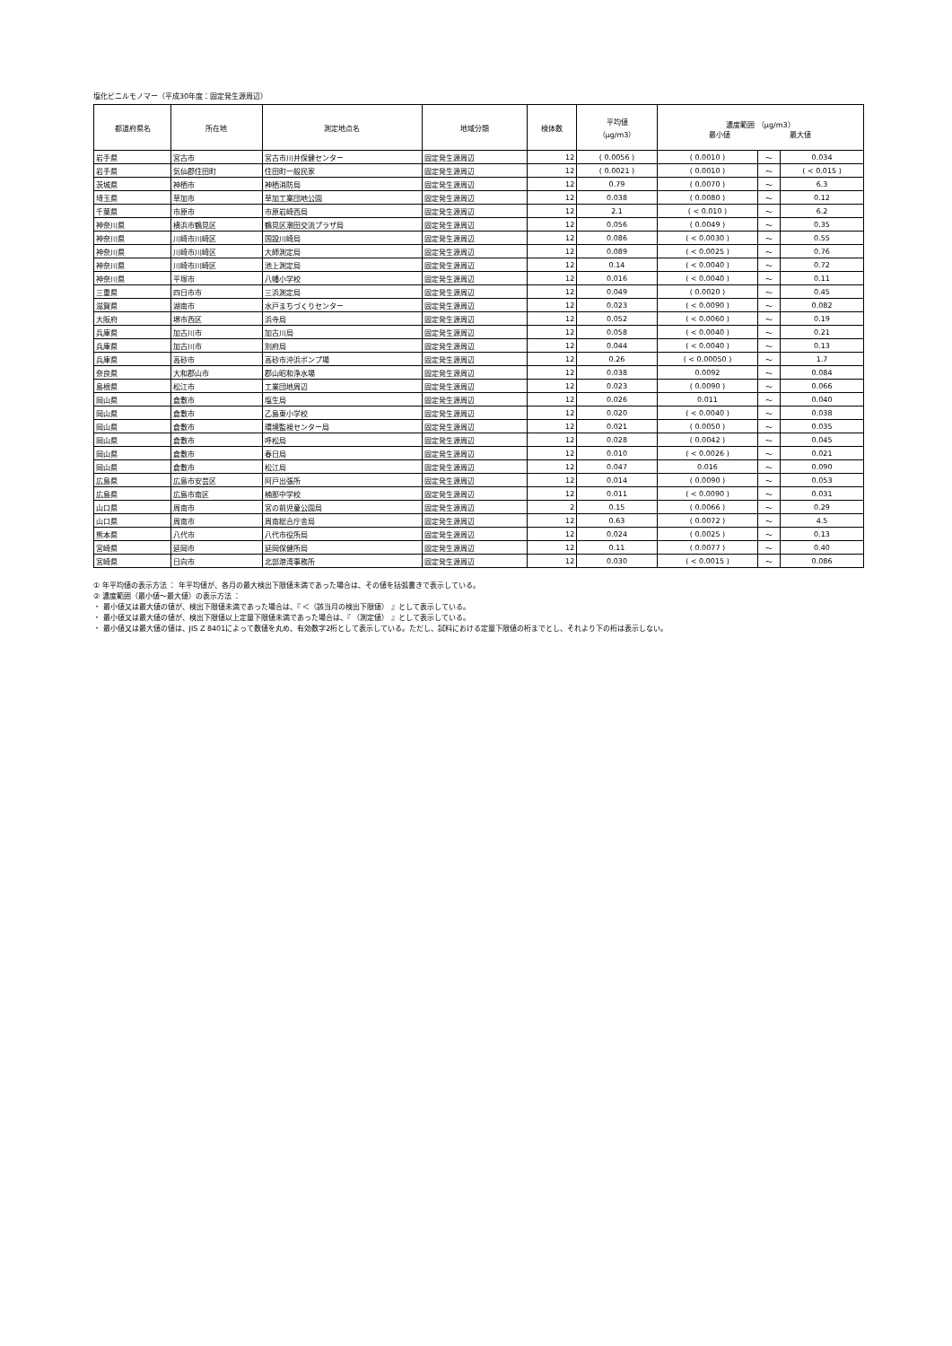塩化ビニルモノマー（平成30年度：固定発生源周辺）
| 都道府県名 | 所在地 | 測定地点名 | 地域分類 | 検体数 | 平均値 （μg/m3） | 濃度範囲 （μg/m3） 最小値 最大値 | | |
| --- | --- | --- | --- | --- | --- | --- | --- | --- |
| 岩手県 | 宮古市 | 宮古市川井保健センター | 固定発生源周辺 | 12 | ( 0.0056 ) | ( 0.0010 ) | ～ | 0.034 |
| 岩手県 | 気仙郡住田町 | 住田町一般民家 | 固定発生源周辺 | 12 | ( 0.0021 ) | ( 0.0010 ) | ～ | ( < 0.015 ) |
| 茨城県 | 神栖市 | 神栖消防局 | 固定発生源周辺 | 12 | 0.79 | ( 0.0070 ) | ～ | 6.3 |
| 埼玉県 | 草加市 | 草加工業団地公園 | 固定発生源周辺 | 12 | 0.038 | ( 0.0080 ) | ～ | 0.12 |
| 千葉県 | 市原市 | 市原岩崎西局 | 固定発生源周辺 | 12 | 2.1 | ( < 0.010 ) | ～ | 6.2 |
| 神奈川県 | 横浜市鶴見区 | 鶴見区潮田交流プラザ局 | 固定発生源周辺 | 12 | 0.056 | ( 0.0049 ) | ～ | 0.35 |
| 神奈川県 | 川崎市川崎区 | 国設川崎局 | 固定発生源周辺 | 12 | 0.086 | ( < 0.0030 ) | ～ | 0.55 |
| 神奈川県 | 川崎市川崎区 | 大師測定局 | 固定発生源周辺 | 12 | 0.089 | ( < 0.0025 ) | ～ | 0.76 |
| 神奈川県 | 川崎市川崎区 | 池上測定局 | 固定発生源周辺 | 12 | 0.14 | ( < 0.0040 ) | ～ | 0.72 |
| 神奈川県 | 平塚市 | 八幡小学校 | 固定発生源周辺 | 12 | 0.016 | ( < 0.0040 ) | ～ | 0.11 |
| 三重県 | 四日市市 | 三浜測定局 | 固定発生源周辺 | 12 | 0.049 | ( 0.0020 ) | ～ | 0.45 |
| 滋賀県 | 湖南市 | 水戸まちづくりセンター | 固定発生源周辺 | 12 | 0.023 | ( < 0.0090 ) | ～ | 0.082 |
| 大阪府 | 堺市西区 | 浜寺局 | 固定発生源周辺 | 12 | 0.052 | ( < 0.0060 ) | ～ | 0.19 |
| 兵庫県 | 加古川市 | 加古川局 | 固定発生源周辺 | 12 | 0.058 | ( < 0.0040 ) | ～ | 0.21 |
| 兵庫県 | 加古川市 | 別府局 | 固定発生源周辺 | 12 | 0.044 | ( < 0.0040 ) | ～ | 0.13 |
| 兵庫県 | 高砂市 | 高砂市沖浜ポンプ場 | 固定発生源周辺 | 12 | 0.26 | ( < 0.00050 ) | ～ | 1.7 |
| 奈良県 | 大和郡山市 | 郡山昭和浄水場 | 固定発生源周辺 | 12 | 0.038 | 0.0092 | ～ | 0.084 |
| 島根県 | 松江市 | 工業団地周辺 | 固定発生源周辺 | 12 | 0.023 | ( 0.0090 ) | ～ | 0.066 |
| 岡山県 | 倉敷市 | 塩生局 | 固定発生源周辺 | 12 | 0.026 | 0.011 | ～ | 0.040 |
| 岡山県 | 倉敷市 | 乙島東小学校 | 固定発生源周辺 | 12 | 0.020 | ( < 0.0040 ) | ～ | 0.038 |
| 岡山県 | 倉敷市 | 環境監視センター局 | 固定発生源周辺 | 12 | 0.021 | ( 0.0050 ) | ～ | 0.035 |
| 岡山県 | 倉敷市 | 呼松局 | 固定発生源周辺 | 12 | 0.028 | ( 0.0042 ) | ～ | 0.045 |
| 岡山県 | 倉敷市 | 春日局 | 固定発生源周辺 | 12 | 0.010 | ( < 0.0026 ) | ～ | 0.021 |
| 岡山県 | 倉敷市 | 松江局 | 固定発生源周辺 | 12 | 0.047 | 0.016 | ～ | 0.090 |
| 広島県 | 広島市安芸区 | 阿戸出張所 | 固定発生源周辺 | 12 | 0.014 | ( 0.0090 ) | ～ | 0.053 |
| 広島県 | 広島市南区 | 楠那中学校 | 固定発生源周辺 | 12 | 0.011 | ( < 0.0090 ) | ～ | 0.031 |
| 山口県 | 周南市 | 宮の前児童公園局 | 固定発生源周辺 | 2 | 0.15 | ( 0.0066 ) | ～ | 0.29 |
| 山口県 | 周南市 | 周南総合庁舎局 | 固定発生源周辺 | 12 | 0.63 | ( 0.0072 ) | ～ | 4.5 |
| 熊本県 | 八代市 | 八代市役所局 | 固定発生源周辺 | 12 | 0.024 | ( 0.0025 ) | ～ | 0.13 |
| 宮崎県 | 延岡市 | 延岡保健所局 | 固定発生源周辺 | 12 | 0.11 | ( 0.0077 ) | ～ | 0.40 |
| 宮崎県 | 日向市 | 北部港湾事務所 | 固定発生源周辺 | 12 | 0.030 | ( < 0.0015 ) | ～ | 0.086 |
① 年平均値の表示方法 ： 年平均値が、各月の最大検出下限値未満であった場合は、その値を括弧書きで表示している。
② 濃度範囲（最小値～最大値）の表示方法 ：
・ 最小値又は最大値の値が、検出下限値未満であった場合は、『 ＜（該当月の検出下限値） 』として表示している。
・ 最小値又は最大値の値が、検出下限値以上定量下限値未満であった場合は、『 （測定値） 』として表示している。
・ 最小値又は最大値の値は、JIS Z 8401によって数値を丸め、有効数字2桁として表示している。ただし、試料における定量下限値の桁までとし、それより下の桁は表示しない。